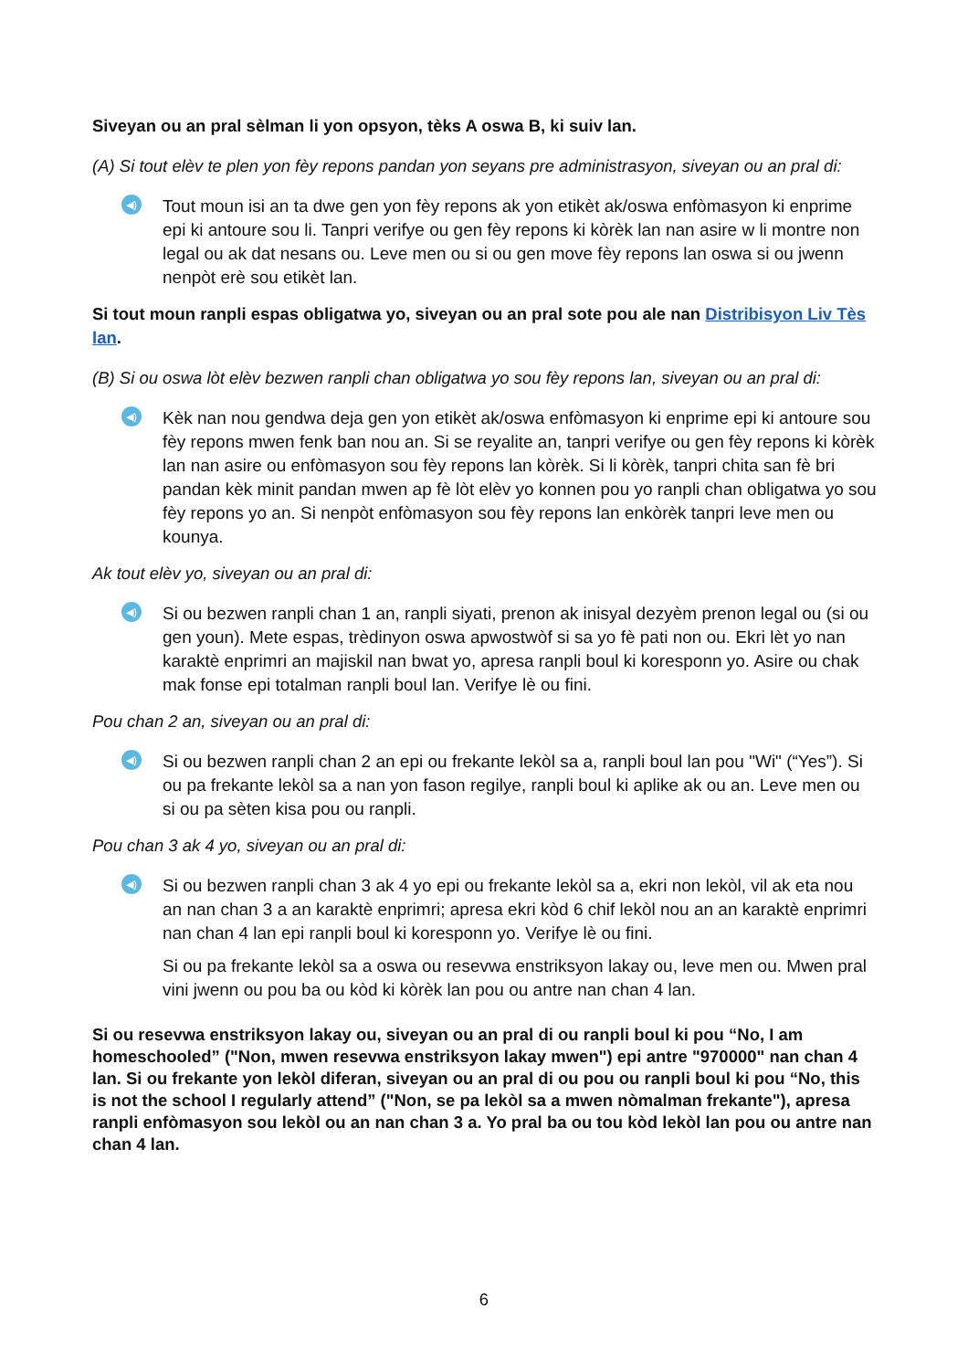Siveyan ou an pral sèlman li yon opsyon, tèks A oswa B, ki suiv lan.
(A) Si tout elèv te plen yon fèy repons pandan yon seyans pre administrasyon, siveyan ou an pral di:
◀)
Tout moun isi an ta dwe gen yon fèy repons ak yon etikèt ak/oswa enfòmasyon ki enprime epi ki antoure sou li. Tanpri verifye ou gen fèy repons ki kòrèk lan nan asire w li montre non legal ou ak dat nesans ou. Leve men ou si ou gen move fèy repons lan oswa si ou jwenn nenpòt erè sou etikèt lan.
Si tout moun ranpli espas obligatwa yo, siveyan ou an pral sote pou ale nan Distribisyon Liv Tès lan.
(B) Si ou oswa lòt elèv bezwen ranpli chan obligatwa yo sou fèy repons lan, siveyan ou an pral di:
◀)
Kèk nan nou gendwa deja gen yon etikèt ak/oswa enfòmasyon ki enprime epi ki antoure sou fèy repons mwen fenk ban nou an. Si se reyalite an, tanpri verifye ou gen fèy repons ki kòrèk lan nan asire ou enfòmasyon sou fèy repons lan kòrèk. Si li kòrèk, tanpri chita san fè bri pandan kèk minit pandan mwen ap fè lòt elèv yo konnen pou yo ranpli chan obligatwa yo sou fèy repons yo an. Si nenpòt enfòmasyon sou fèy repons lan enkòrèk tanpri leve men ou kounya.
Ak tout elèv yo, siveyan ou an pral di:
◀)
Si ou bezwen ranpli chan 1 an, ranpli siyati, prenon ak inisyal dezyèm prenon legal ou (si ou gen youn). Mete espas, trèdinyon oswa apwostwòf si sa yo fè pati non ou. Ekri lèt yo nan karaktè enprimri an majiskil nan bwat yo, apresa ranpli boul ki koresponn yo. Asire ou chak mak fonse epi totalman ranpli boul lan. Verifye lè ou fini.
Pou chan 2 an, siveyan ou an pral di:
◀)
Si ou bezwen ranpli chan 2 an epi ou frekante lekòl sa a, ranpli boul lan pou "Wi" (“Yes”). Si ou pa frekante lekòl sa a nan yon fason regilye, ranpli boul ki aplike ak ou an. Leve men ou si ou pa sèten kisa pou ou ranpli.
Pou chan 3 ak 4 yo, siveyan ou an pral di:
◀)
Si ou bezwen ranpli chan 3 ak 4 yo epi ou frekante lekòl sa a, ekri non lekòl, vil ak eta nou an nan chan 3 a an karaktè enprimri; apresa ekri kòd 6 chif lekòl nou an an karaktè enprimri nan chan 4 lan epi ranpli boul ki koresponn yo. Verifye lè ou fini.
Si ou pa frekante lekòl sa a oswa ou resevwa enstriksyon lakay ou, leve men ou. Mwen pral vini jwenn ou pou ba ou kòd ki kòrèk lan pou ou antre nan chan 4 lan.
Si ou resevwa enstriksyon lakay ou, siveyan ou an pral di ou ranpli boul ki pou “No, I am homeschooled” ("Non, mwen resevwa enstriksyon lakay mwen") epi antre "970000" nan chan 4 lan. Si ou frekante yon lekòl diferan, siveyan ou an pral di ou pou ou ranpli boul ki pou “No, this is not the school I regularly attend” ("Non, se pa lekòl sa a mwen nòmalman frekante"), apresa ranpli enfòmasyon sou lekòl ou an nan chan 3 a. Yo pral ba ou tou kòd lekòl lan pou ou antre nan chan 4 lan.
6